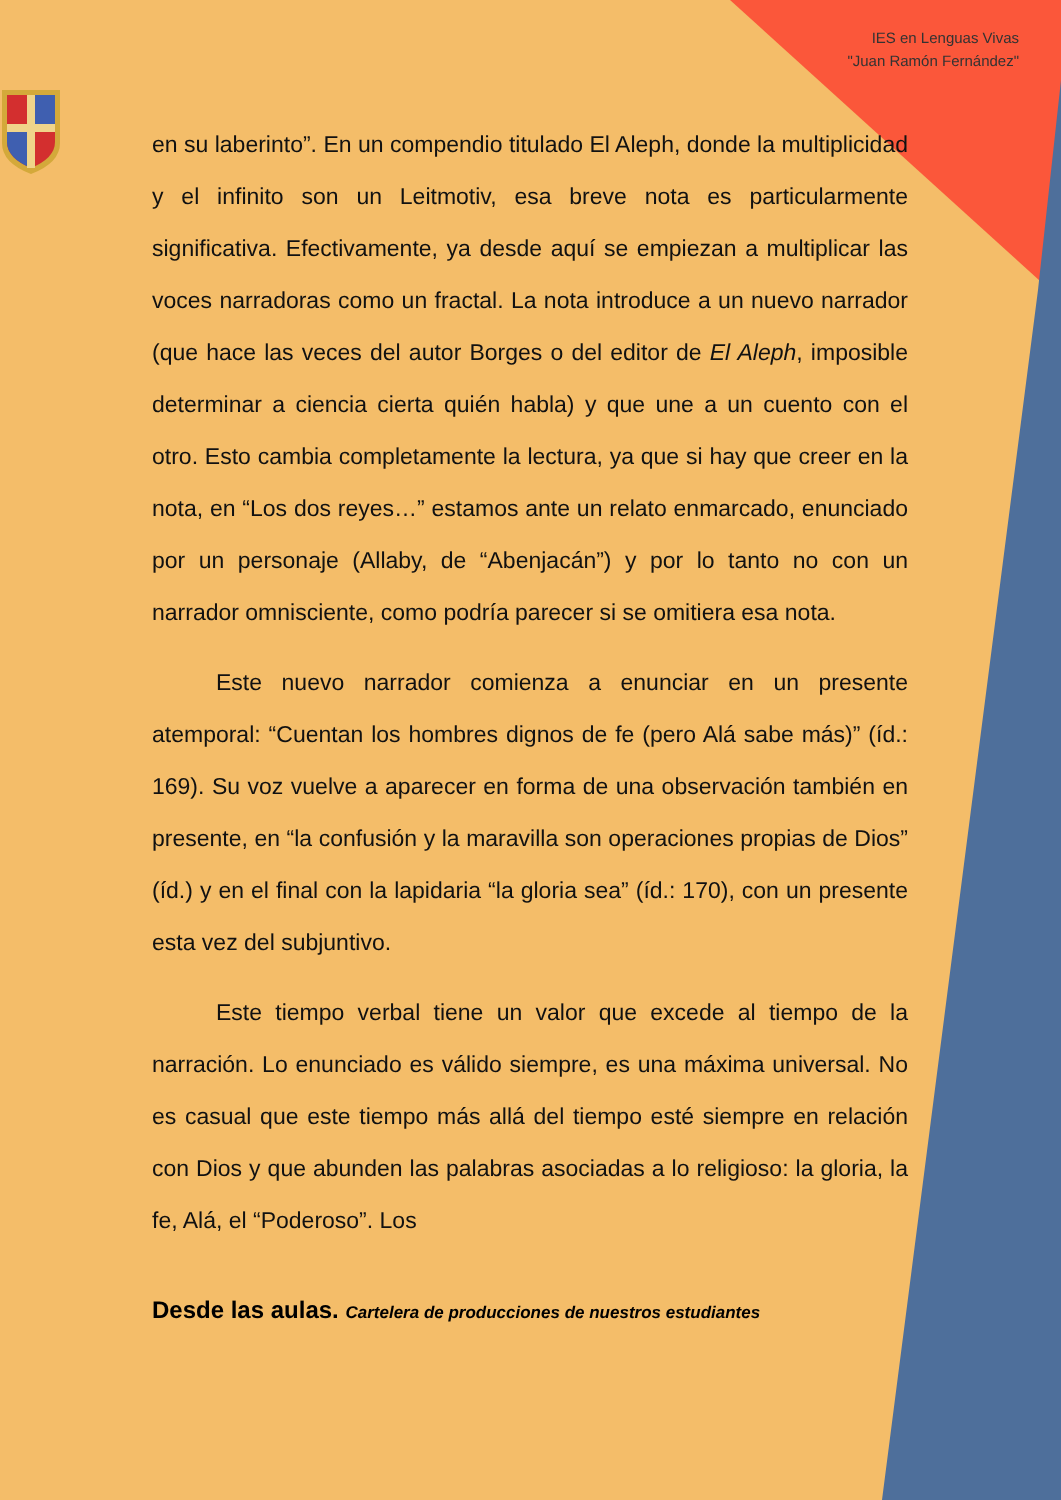IES en Lenguas Vivas
"Juan Ramón Fernández"
en su laberinto”. En un compendio titulado El Aleph, donde la multiplicidad y el infinito son un Leitmotiv, esa breve nota es particularmente significativa. Efectivamente, ya desde aquí se empiezan a multiplicar las voces narradoras como un fractal. La nota introduce a un nuevo narrador (que hace las veces del autor Borges o del editor de El Aleph, imposible determinar a ciencia cierta quién habla) y que une a un cuento con el otro. Esto cambia completamente la lectura, ya que si hay que creer en la nota, en “Los dos reyes…” estamos ante un relato enmarcado, enunciado por un personaje (Allaby, de “Abenjacán”) y por lo tanto no con un narrador omnisciente, como podría parecer si se omitiera esa nota.
Este nuevo narrador comienza a enunciar en un presente atemporal: “Cuentan los hombres dignos de fe (pero Alá sabe más)” (íd.: 169). Su voz vuelve a aparecer en forma de una observación también en presente, en “la confusión y la maravilla son operaciones propias de Dios” (íd.) y en el final con la lapidaria “la gloria sea” (íd.: 170), con un presente esta vez del subjuntivo.
Este tiempo verbal tiene un valor que excede al tiempo de la narración. Lo enunciado es válido siempre, es una máxima universal. No es casual que este tiempo más allá del tiempo esté siempre en relación con Dios y que abunden las palabras asociadas a lo religioso: la gloria, la fe, Alá, el “Poderoso”. Los
Desde las aulas. Cartelera de producciones de nuestros estudiantes